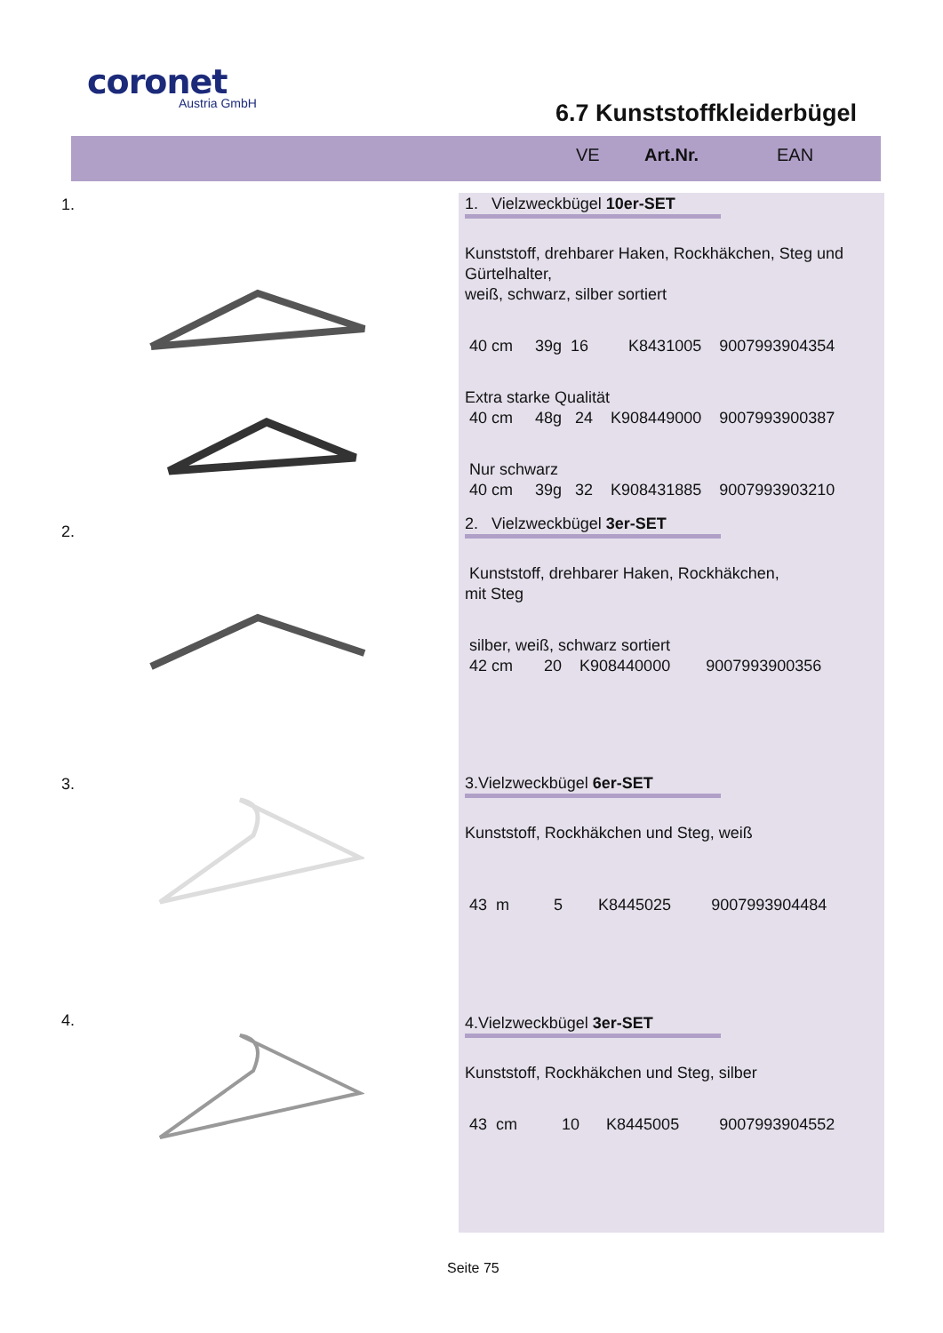coronet
Austria GmbH
6.7 Kunststoffkleiderbügel
VE Art.Nr. EAN
1.
1. Vielzweckbügel 10er-SET
Kunststoff, drehbarer Haken, Rockhäkchen, Steg und Gürtelhalter,
weiß, schwarz, silber sortiert
40 cm 39g 16 K8431005 9007993904354
Extra starke Qualität
40 cm 48g 24 K908449000 9007993900387
Nur schwarz
40 cm 39g 32 K908431885 9007993903210
2.
2. Vielzweckbügel 3er-SET
Kunststoff, drehbarer Haken, Rockhäkchen,
mit Steg
silber, weiß, schwarz sortiert
42 cm 20 K908440000 9007993900356
3.
3.Vielzweckbügel 6er-SET
Kunststoff, Rockhäkchen und Steg, weiß
43 m 5 K8445025 9007993904484
4.
4.Vielzweckbügel 3er-SET
Kunststoff, Rockhäkchen und Steg, silber
43 cm 10 K8445005 9007993904552
Seite 75